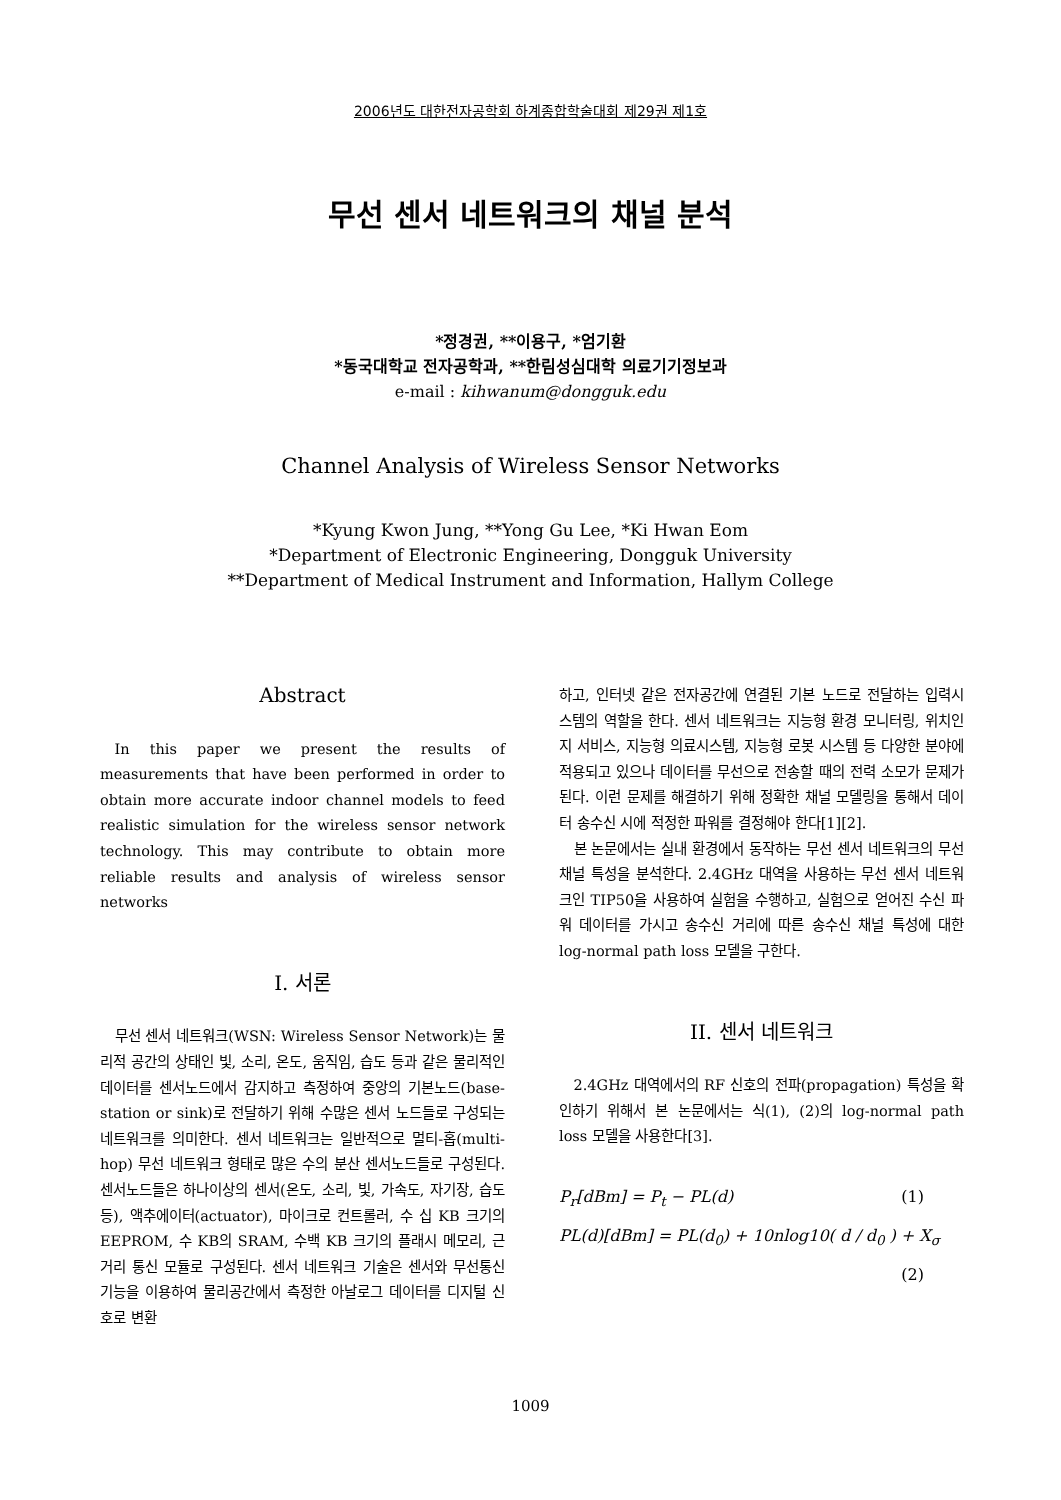2006년도 대한전자공학회 하계종합학술대회 제29권 제1호
무선 센서 네트워크의 채널 분석
*정경권, **이용구, *엄기환
*동국대학교 전자공학과, **한림성심대학 의료기기정보과
e-mail : kihwanum@dongguk.edu
Channel Analysis of Wireless Sensor Networks
*Kyung Kwon Jung, **Yong Gu Lee, *Ki Hwan Eom
*Department of Electronic Engineering, Dongguk University
**Department of Medical Instrument and Information, Hallym College
Abstract
In this paper we present the results of measurements that have been performed in order to obtain more accurate indoor channel models to feed realistic simulation for the wireless sensor network technology. This may contribute to obtain more reliable results and analysis of wireless sensor networks
I. 서론
무선 센서 네트워크(WSN: Wireless Sensor Network)는 물리적 공간의 상태인 빛, 소리, 온도, 움직임, 습도 등과 같은 물리적인 데이터를 센서노드에서 감지하고 측정하여 중앙의 기본노드(base-station or sink)로 전달하기 위해 수많은 센서 노드들로 구성되는 네트워크를 의미한다. 센서 네트워크는 일반적으로 멀티-홉(multi-hop) 무선 네트워크 형태로 많은 수의 분산 센서노드들로 구성된다. 센서노드들은 하나이상의 센서(온도, 소리, 빛, 가속도, 자기장, 습도 등), 액추에이터(actuator), 마이크로 컨트롤러, 수 십 KB 크기의 EEPROM, 수 KB의 SRAM, 수백 KB 크기의 플래시 메모리, 근거리 통신 모듈로 구성된다. 센서 네트워크 기술은 센서와 무선통신 기능을 이용하여 물리공간에서 측정한 아날로그 데이터를 디지털 신호로 변환
하고, 인터넷 같은 전자공간에 연결된 기본 노드로 전달하는 입력시스템의 역할을 한다. 센서 네트워크는 지능형 환경 모니터링, 위치인지 서비스, 지능형 의료시스템, 지능형 로봇 시스템 등 다양한 분야에 적용되고 있으나 데이터를 무선으로 전송할 때의 전력 소모가 문제가 된다. 이런 문제를 해결하기 위해 정확한 채널 모델링을 통해서 데이터 송수신 시에 적정한 파워를 결정해야 한다[1][2].
본 논문에서는 실내 환경에서 동작하는 무선 센서 네트워크의 무선 채널 특성을 분석한다. 2.4GHz 대역을 사용하는 무선 센서 네트워크인 TIP50을 사용하여 실험을 수행하고, 실험으로 얻어진 수신 파워 데이터를 가시고 송수신 거리에 따른 송수신 채널 특성에 대한 log-normal path loss 모델을 구한다.
II. 센서 네트워크
2.4GHz 대역에서의 RF 신호의 전파(propagation) 특성을 확인하기 위해서 본 논문에서는 식(1), (2)의 log-normal path loss 모델을 사용한다[3].
P<sub>r</sub>[dBm] = P<sub>t</sub> − PL(d) (1)
PL(d)[dBm] = PL(d<sub>0</sub>) + 10nlog10( d / d<sub>0</sub> ) + X<sub>σ</sub>
(2)
1009